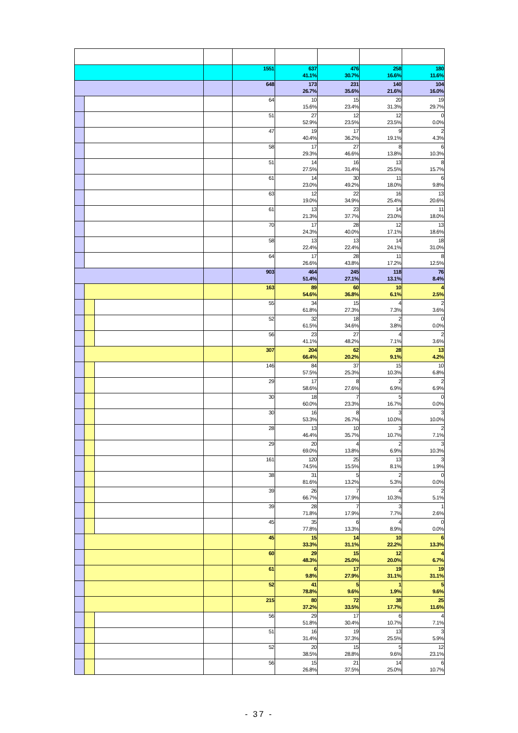| | | | | 1551 | 637 41.1% | 476 30.7% | 258 16.6% | 180 11.6% |
| | | | | 648 | 173 26.7% | 231 35.6% | 140 21.6% | 104 16.0% |
| | | | | 64 | 10 15.6% | 15 23.4% | 20 31.3% | 19 29.7% |
| | | | | 51 | 27 52.9% | 12 23.5% | 12 23.5% | 0 0.0% |
| | | | | 47 | 19 40.4% | 17 36.2% | 9 19.1% | 2 4.3% |
| | | | | 58 | 17 29.3% | 27 46.6% | 8 13.8% | 6 10.3% |
| | | | | 51 | 14 27.5% | 16 31.4% | 13 25.5% | 8 15.7% |
| | | | | 61 | 14 23.0% | 30 49.2% | 11 18.0% | 6 9.8% |
| | | | | 63 | 12 19.0% | 22 34.9% | 16 25.4% | 13 20.6% |
| | | | | 61 | 13 21.3% | 23 37.7% | 14 23.0% | 11 18.0% |
| | | | | 70 | 17 24.3% | 28 40.0% | 12 17.1% | 13 18.6% |
| | | | | 58 | 13 22.4% | 13 22.4% | 14 24.1% | 18 31.0% |
| | | | | 64 | 17 26.6% | 28 43.8% | 11 17.2% | 8 12.5% |
| | | | | 903 | 464 51.4% | 245 27.1% | 118 13.1% | 76 8.4% |
| | | | | 163 | 89 54.6% | 60 36.8% | 10 6.1% | 4 2.5% |
| | | | | 55 | 34 61.8% | 15 27.3% | 4 7.3% | 2 3.6% |
| | | | | 52 | 32 61.5% | 18 34.6% | 2 3.8% | 0 0.0% |
| | | | | 56 | 23 41.1% | 27 48.2% | 4 7.1% | 2 3.6% |
| | | | | 307 | 204 66.4% | 62 20.2% | 28 9.1% | 13 4.2% |
| | | | | 146 | 84 57.5% | 37 25.3% | 15 10.3% | 10 6.8% |
| | | | | 29 | 17 58.6% | 8 27.6% | 2 6.9% | 2 6.9% |
| | | | | 30 | 18 60.0% | 7 23.3% | 5 16.7% | 0 0.0% |
| | | | | 30 | 16 53.3% | 8 26.7% | 3 10.0% | 3 10.0% |
| | | | | 28 | 13 46.4% | 10 35.7% | 3 10.7% | 2 7.1% |
| | | | | 29 | 20 69.0% | 4 13.8% | 2 6.9% | 3 10.3% |
| | | | | 161 | 120 74.5% | 25 15.5% | 13 8.1% | 3 1.9% |
| | | | | 38 | 31 81.6% | 5 13.2% | 2 5.3% | 0 0.0% |
| | | | | 39 | 26 66.7% | 7 17.9% | 4 10.3% | 2 5.1% |
| | | | | 39 | 28 71.8% | 7 17.9% | 3 7.7% | 1 2.6% |
| | | | | 45 | 35 77.8% | 6 13.3% | 4 8.9% | 0 0.0% |
| | | | | 45 | 15 33.3% | 14 31.1% | 10 22.2% | 6 13.3% |
| | | | | 60 | 29 48.3% | 15 25.0% | 12 20.0% | 4 6.7% |
| | | | | 61 | 6 9.8% | 17 27.9% | 19 31.1% | 19 31.1% |
| | | | | 52 | 41 78.8% | 5 9.6% | 1 1.9% | 5 9.6% |
| | | | | 215 | 80 37.2% | 72 33.5% | 38 17.7% | 25 11.6% |
| | | | | 56 | 29 51.8% | 17 30.4% | 6 10.7% | 4 7.1% |
| | | | | 51 | 16 31.4% | 19 37.3% | 13 25.5% | 3 5.9% |
| | | | | 52 | 20 38.5% | 15 28.8% | 5 9.6% | 12 23.1% |
| | | | | 56 | 15 26.8% | 21 37.5% | 14 25.0% | 6 10.7% |
- 37 -